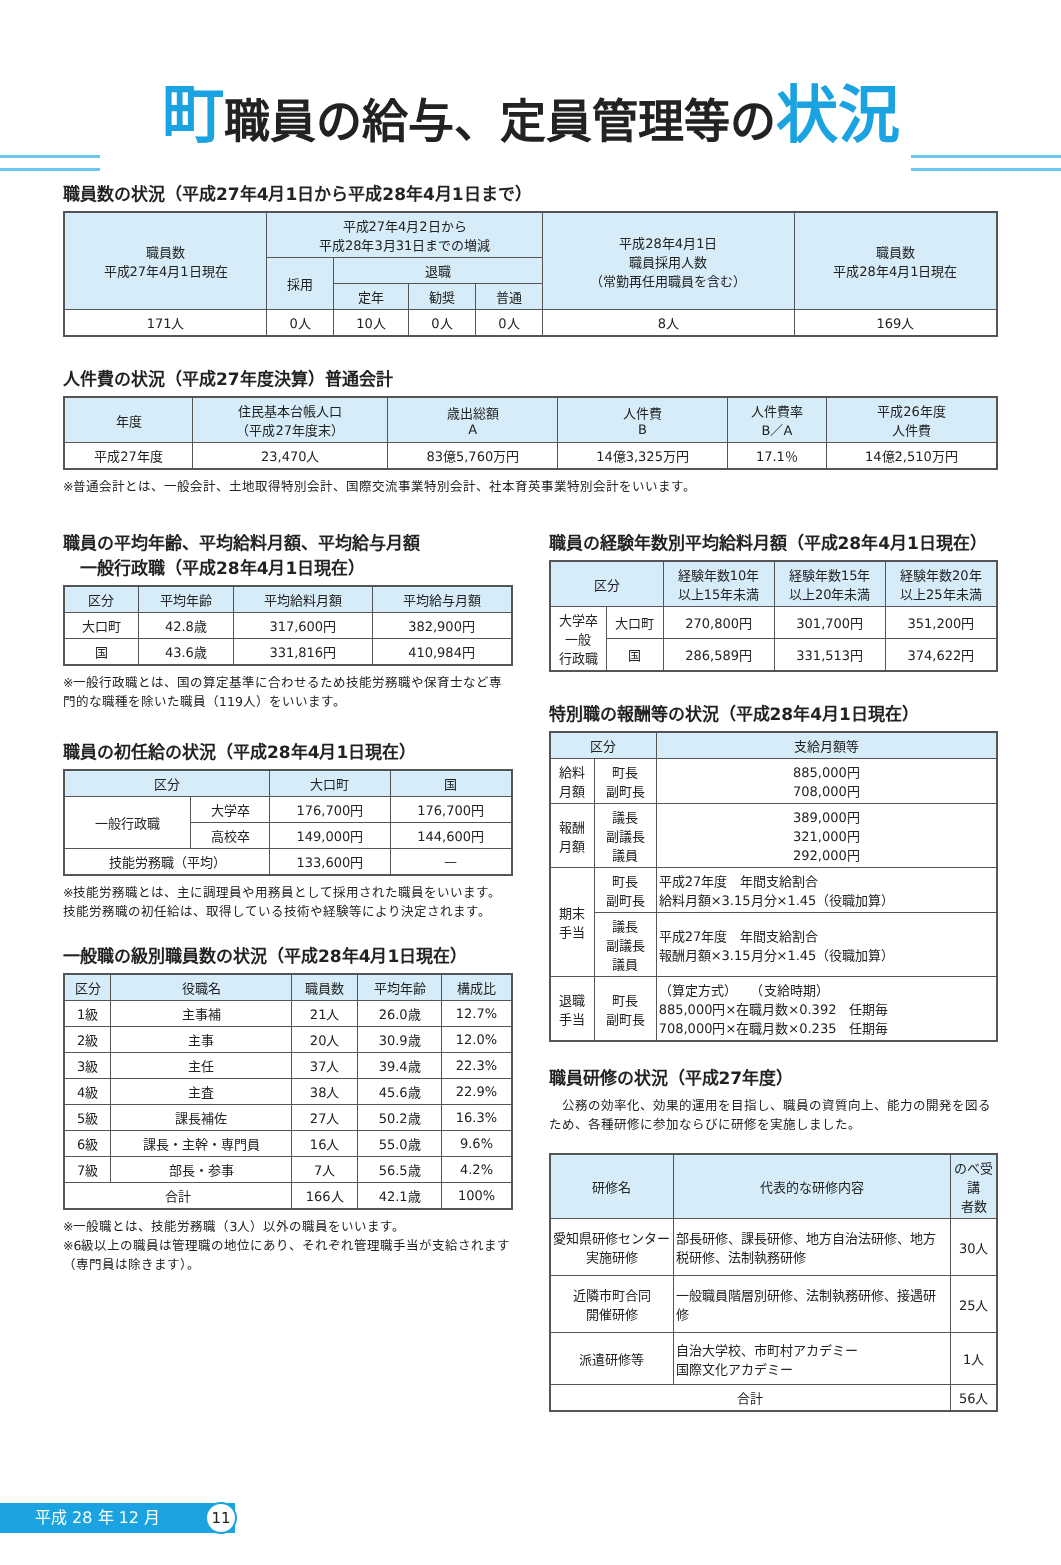町職員の給与、定員管理等の状況
職員数の状況（平成27年4月1日から平成28年4月1日まで）
| 職員数 平成27年4月1日現在 | 平成27年4月2日から 平成28年3月31日までの増減 | | | | 平成28年4月1日 職員採用人数 （常勤再任用職員を含む） | 職員数 平成28年4月1日現在 |
| --- | --- | --- | --- | --- | --- | --- |
| | 採用 | 退職 | | | | |
| | | 定年 | 勧奨 | 普通 | | |
| 171人 | 0人 | 10人 | 0人 | 0人 | 8人 | 169人 |
人件費の状況（平成27年度決算）普通会計
| 年度 | 住民基本台帳人口 （平成27年度末） | 歳出総額 A | 人件費 B | 人件費率 B／A | 平成26年度 人件費 |
| --- | --- | --- | --- | --- | --- |
| 平成27年度 | 23,470人 | 83億5,760万円 | 14億3,325万円 | 17.1％ | 14億2,510万円 |
※普通会計とは、一般会計、土地取得特別会計、国際交流事業特別会計、社本育英事業特別会計をいいます。
職員の平均年齢、平均給料月額、平均給与月額
　一般行政職（平成28年4月1日現在）
| 区分 | 平均年齢 | 平均給料月額 | 平均給与月額 |
| --- | --- | --- | --- |
| 大口町 | 42.8歳 | 317,600円 | 382,900円 |
| 国 | 43.6歳 | 331,816円 | 410,984円 |
※一般行政職とは、国の算定基準に合わせるため技能労務職や保育士など専門的な職種を除いた職員（119人）をいいます。
職員の初任給の状況（平成28年4月1日現在）
| 区分 | | 大口町 | 国 |
| --- | --- | --- | --- |
| 一般行政職 | 大学卒 | 176,700円 | 176,700円 |
| | 高校卒 | 149,000円 | 144,600円 |
| 技能労務職（平均） | | 133,600円 | — |
※技能労務職とは、主に調理員や用務員として採用された職員をいいます。技能労務職の初任給は、取得している技術や経験等により決定されます。
一般職の級別職員数の状況（平成28年4月1日現在）
| 区分 | 役職名 | 職員数 | 平均年齢 | 構成比 |
| --- | --- | --- | --- | --- |
| 1級 | 主事補 | 21人 | 26.0歳 | 12.7% |
| 2級 | 主事 | 20人 | 30.9歳 | 12.0% |
| 3級 | 主任 | 37人 | 39.4歳 | 22.3% |
| 4級 | 主査 | 38人 | 45.6歳 | 22.9% |
| 5級 | 課長補佐 | 27人 | 50.2歳 | 16.3% |
| 6級 | 課長・主幹・専門員 | 16人 | 55.0歳 | 9.6% |
| 7級 | 部長・参事 | 7人 | 56.5歳 | 4.2% |
| 合計 | | 166人 | 42.1歳 | 100% |
※一般職とは、技能労務職（3人）以外の職員をいいます。
※6級以上の職員は管理職の地位にあり、それぞれ管理職手当が支給されます（専門員は除きます）。
職員の経験年数別平均給料月額（平成28年4月1日現在）
| 区分 | | 経験年数10年 以上15年未満 | 経験年数15年 以上20年未満 | 経験年数20年 以上25年未満 |
| --- | --- | --- | --- | --- |
| 大学卒 一般 行政職 | 大口町 | 270,800円 | 301,700円 | 351,200円 |
| | 国 | 286,589円 | 331,513円 | 374,622円 |
特別職の報酬等の状況（平成28年4月1日現在）
| 区分 | | 支給月額等 |
| --- | --- | --- |
| 給料 月額 | 町長 副町長 | 885,000円 708,000円 |
| 報酬 月額 | 議長 副議長 議員 | 389,000円 321,000円 292,000円 |
| 期末 手当 | 町長 副町長 | 平成27年度 年間支給割合 給料月額×3.15月分×1.45（役職加算） |
| | 議長 副議長 議員 | 平成27年度 年間支給割合 報酬月額×3.15月分×1.45（役職加算） |
| 退職 手当 | 町長 副町長 | （算定方式） （支給時期） 885,000円×在職月数×0.392 任期毎 708,000円×在職月数×0.235 任期毎 |
職員研修の状況（平成27年度）
　公務の効率化、効果的運用を目指し、職員の資質向上、能力の開発を図るため、各種研修に参加ならびに研修を実施しました。
| 研修名 | 代表的な研修内容 | のべ受講 者数 |
| --- | --- | --- |
| 愛知県研修センター実施研修 | 部長研修、課長研修、地方自治法研修、地方税研修、法制執務研修 | 30人 |
| 近隣市町合同 開催研修 | 一般職員階層別研修、法制執務研修、接遇研修 | 25人 |
| 派遣研修等 | 自治大学校、市町村アカデミー 国際文化アカデミー | 1人 |
| 合計 | | 56人 |
平成 28 年 12 月 11